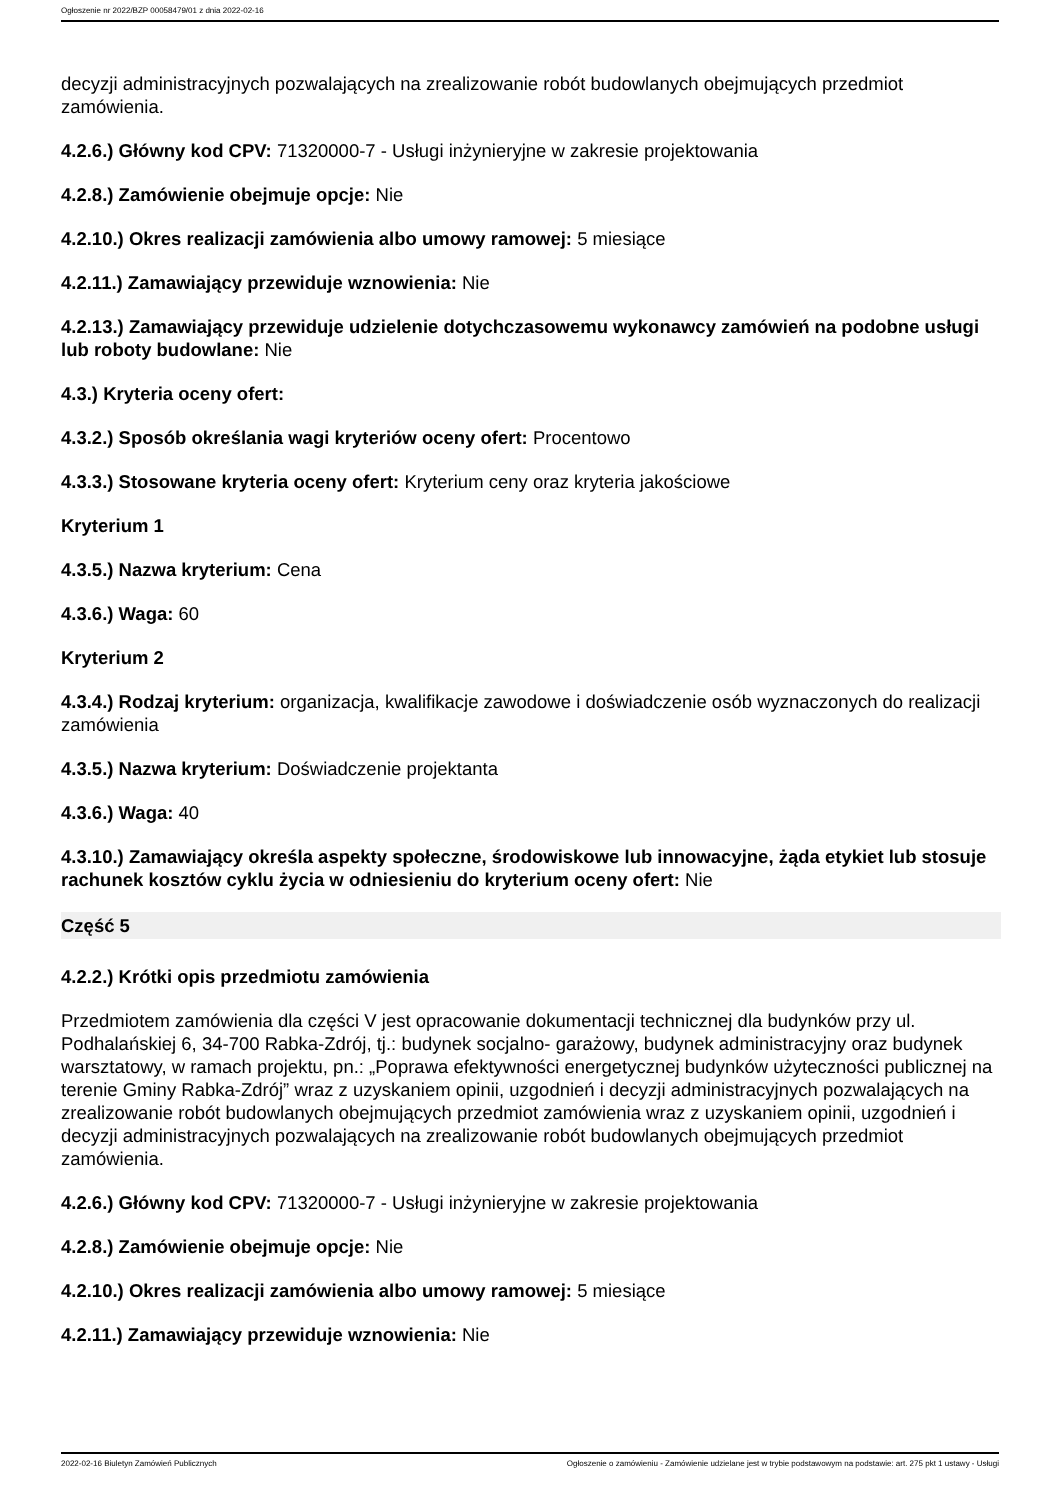Ogłoszenie nr 2022/BZP 00058479/01 z dnia 2022-02-16
decyzji administracyjnych pozwalających na zrealizowanie robót budowlanych obejmujących przedmiot zamówienia.
4.2.6.) Główny kod CPV: 71320000-7 - Usługi inżynieryjne w zakresie projektowania
4.2.8.) Zamówienie obejmuje opcje: Nie
4.2.10.) Okres realizacji zamówienia albo umowy ramowej: 5 miesiące
4.2.11.) Zamawiający przewiduje wznowienia: Nie
4.2.13.) Zamawiający przewiduje udzielenie dotychczasowemu wykonawcy zamówień na podobne usługi lub roboty budowlane: Nie
4.3.) Kryteria oceny ofert:
4.3.2.) Sposób określania wagi kryteriów oceny ofert: Procentowo
4.3.3.) Stosowane kryteria oceny ofert: Kryterium ceny oraz kryteria jakościowe
Kryterium 1
4.3.5.) Nazwa kryterium: Cena
4.3.6.) Waga: 60
Kryterium 2
4.3.4.) Rodzaj kryterium: organizacja, kwalifikacje zawodowe i doświadczenie osób wyznaczonych do realizacji zamówienia
4.3.5.) Nazwa kryterium: Doświadczenie projektanta
4.3.6.) Waga: 40
4.3.10.) Zamawiający określa aspekty społeczne, środowiskowe lub innowacyjne, żąda etykiet lub stosuje rachunek kosztów cyklu życia w odniesieniu do kryterium oceny ofert: Nie
Część 5
4.2.2.) Krótki opis przedmiotu zamówienia
Przedmiotem zamówienia dla części V jest opracowanie dokumentacji technicznej dla budynków przy ul. Podhalańskiej 6, 34-700 Rabka-Zdrój, tj.: budynek socjalno- garażowy, budynek administracyjny oraz budynek warsztatowy, w ramach projektu, pn.: „Poprawa efektywności energetycznej budynków użyteczności publicznej na terenie Gminy Rabka-Zdrój” wraz z uzyskaniem opinii, uzgodnień i decyzji administracyjnych pozwalających na zrealizowanie robót budowlanych obejmujących przedmiot zamówienia wraz z uzyskaniem opinii, uzgodnień i decyzji administracyjnych pozwalających na zrealizowanie robót budowlanych obejmujących przedmiot zamówienia.
4.2.6.) Główny kod CPV: 71320000-7 - Usługi inżynieryjne w zakresie projektowania
4.2.8.) Zamówienie obejmuje opcje: Nie
4.2.10.) Okres realizacji zamówienia albo umowy ramowej: 5 miesiące
4.2.11.) Zamawiający przewiduje wznowienia: Nie
2022-02-16 Biuletyn Zamówień Publicznych Ogłoszenie o zamówieniu - Zamówienie udzielane jest w trybie podstawowym na podstawie: art. 275 pkt 1 ustawy - Usługi